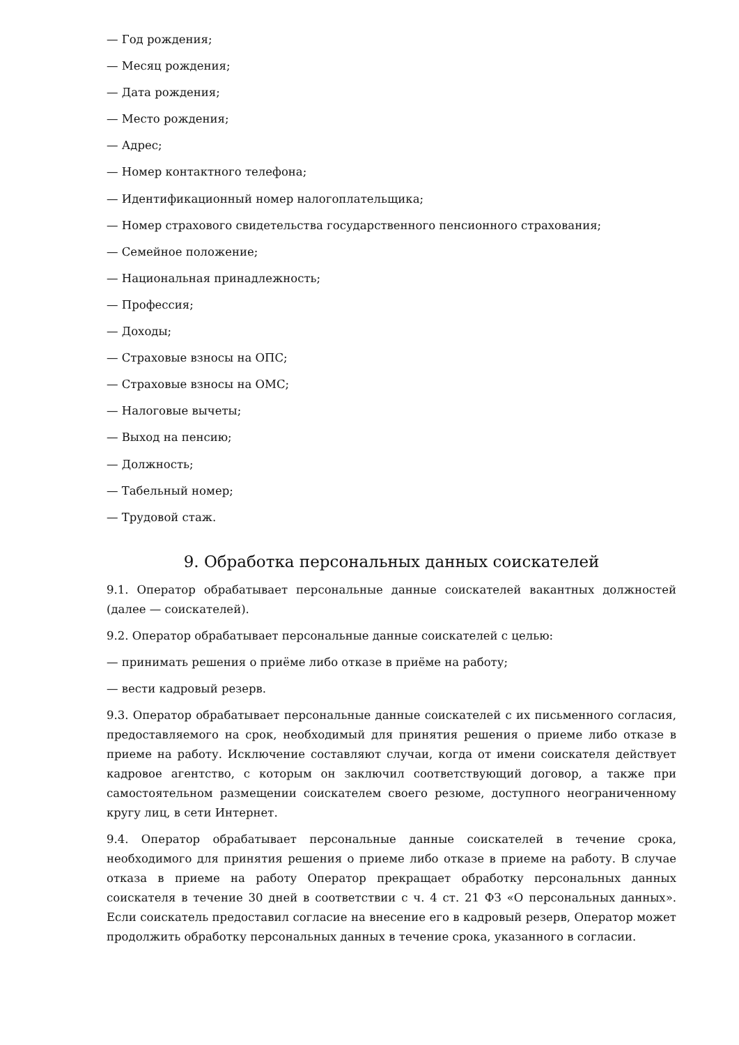— Год рождения;
— Месяц рождения;
— Дата рождения;
— Место рождения;
— Адрес;
— Номер контактного телефона;
— Идентификационный номер налогоплательщика;
— Номер страхового свидетельства государственного пенсионного страхования;
— Семейное положение;
— Национальная принадлежность;
— Профессия;
— Доходы;
— Страховые взносы на ОПС;
— Страховые взносы на ОМС;
— Налоговые вычеты;
— Выход на пенсию;
— Должность;
— Табельный номер;
— Трудовой стаж.
9. Обработка персональных данных соискателей
9.1. Оператор обрабатывает персональные данные соискателей вакантных должностей (далее — соискателей).
9.2. Оператор обрабатывает персональные данные соискателей с целью:
— принимать решения о приёме либо отказе в приёме на работу;
— вести кадровый резерв.
9.3. Оператор обрабатывает персональные данные соискателей с их письменного согласия, предоставляемого на срок, необходимый для принятия решения о приеме либо отказе в приеме на работу. Исключение составляют случаи, когда от имени соискателя действует кадровое агентство, с которым он заключил соответствующий договор, а также при самостоятельном размещении соискателем своего резюме, доступного неограниченному кругу лиц, в сети Интернет.
9.4. Оператор обрабатывает персональные данные соискателей в течение срока, необходимого для принятия решения о приеме либо отказе в приеме на работу. В случае отказа в приеме на работу Оператор прекращает обработку персональных данных соискателя в течение 30 дней в соответствии с ч. 4 ст. 21 ФЗ «О персональных данных». Если соискатель предоставил согласие на внесение его в кадровый резерв, Оператор может продолжить обработку персональных данных в течение срока, указанного в согласии.